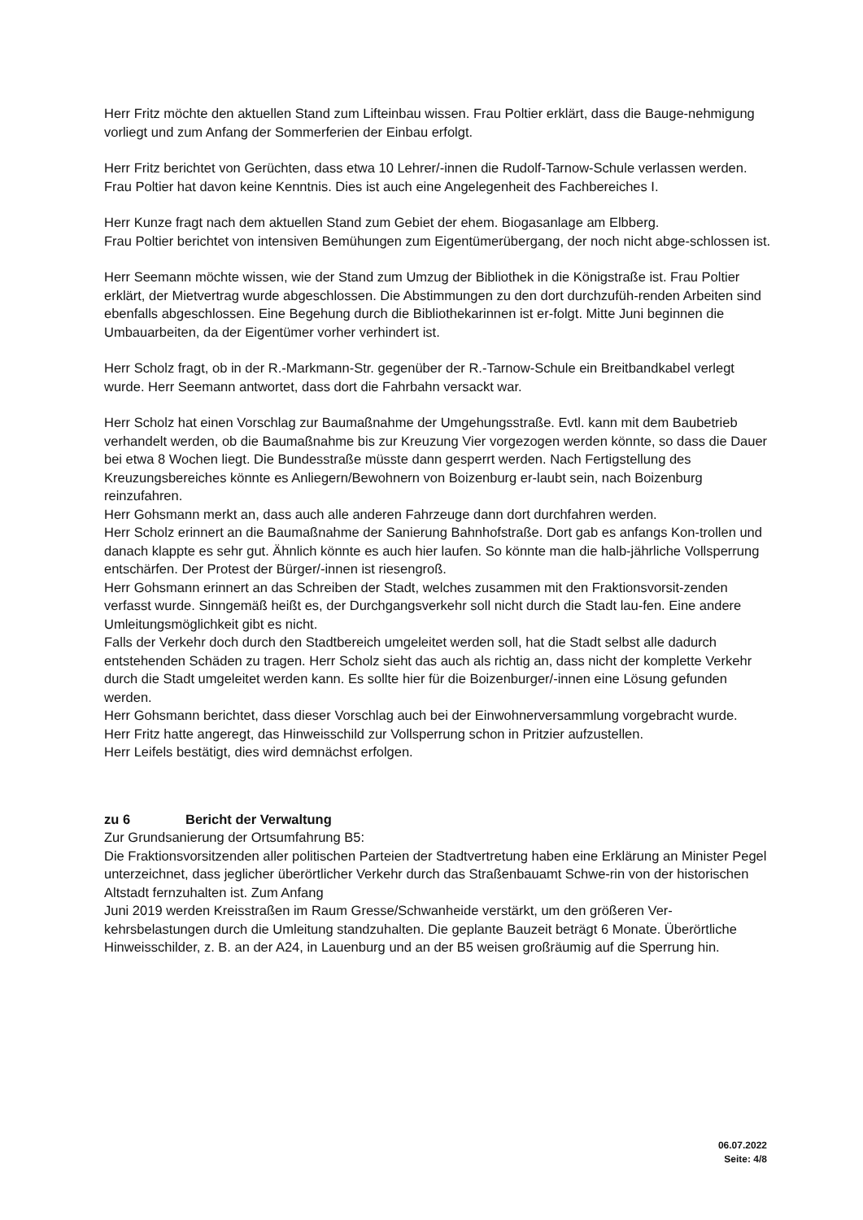Herr Fritz möchte den aktuellen Stand zum Lifteinbau wissen. Frau Poltier erklärt, dass die Bauge-nehmigung vorliegt und zum Anfang der Sommerferien der Einbau erfolgt.
Herr Fritz berichtet von Gerüchten, dass etwa 10 Lehrer/-innen die Rudolf-Tarnow-Schule verlassen werden. Frau Poltier hat davon keine Kenntnis. Dies ist auch eine Angelegenheit des Fachbereiches I.
Herr Kunze fragt nach dem aktuellen Stand zum Gebiet der ehem. Biogasanlage am Elbberg.
Frau Poltier berichtet von intensiven Bemühungen zum Eigentümerübergang, der noch nicht abge-schlossen ist.
Herr Seemann möchte wissen, wie der Stand zum Umzug der Bibliothek in die Königstraße ist. Frau Poltier erklärt, der Mietvertrag wurde abgeschlossen. Die Abstimmungen zu den dort durchzufüh-renden Arbeiten sind ebenfalls abgeschlossen. Eine Begehung durch die Bibliothekarinnen ist er-folgt. Mitte Juni beginnen die Umbauarbeiten, da der Eigentümer vorher verhindert ist.
Herr Scholz fragt, ob in der R.-Markmann-Str. gegenüber der R.-Tarnow-Schule ein Breitbandkabel verlegt wurde. Herr Seemann antwortet, dass dort die Fahrbahn versackt war.
Herr Scholz hat einen Vorschlag zur Baumaßnahme der Umgehungsstraße. Evtl. kann mit dem Baubetrieb verhandelt werden, ob die Baumaßnahme bis zur Kreuzung Vier vorgezogen werden könnte, so dass die Dauer bei etwa 8 Wochen liegt. Die Bundesstraße müsste dann gesperrt werden. Nach Fertigstellung des Kreuzungsbereiches könnte es Anliegern/Bewohnern von Boizenburg er-laubt sein, nach Boizenburg reinzufahren.
Herr Gohsmann merkt an, dass auch alle anderen Fahrzeuge dann dort durchfahren werden.
Herr Scholz erinnert an die Baumaßnahme der Sanierung Bahnhofstraße. Dort gab es anfangs Kon-trollen und danach klappte es sehr gut. Ähnlich könnte es auch hier laufen. So könnte man die halb-jährliche Vollsperrung entschärfen. Der Protest der Bürger/-innen ist riesengroß.
Herr Gohsmann erinnert an das Schreiben der Stadt, welches zusammen mit den Fraktionsvorsit-zenden verfasst wurde. Sinngemäß heißt es, der Durchgangsverkehr soll nicht durch die Stadt lau-fen. Eine andere Umleitungsmöglichkeit gibt es nicht.
Falls der Verkehr doch durch den Stadtbereich umgeleitet werden soll, hat die Stadt selbst alle dadurch entstehenden Schäden zu tragen. Herr Scholz sieht das auch als richtig an, dass nicht der komplette Verkehr durch die Stadt umgeleitet werden kann. Es sollte hier für die Boizenburger/-innen eine Lösung gefunden werden.
Herr Gohsmann berichtet, dass dieser Vorschlag auch bei der Einwohnerversammlung vorgebracht wurde.
Herr Fritz hatte angeregt, das Hinweisschild zur Vollsperrung schon in Pritzier aufzustellen.
Herr Leifels bestätigt, dies wird demnächst erfolgen.
zu 6 Bericht der Verwaltung
Zur Grundsanierung der Ortsumfahrung B5:
Die Fraktionsvorsitzenden aller politischen Parteien der Stadtvertretung haben eine Erklärung an Minister Pegel unterzeichnet, dass jeglicher überörtlicher Verkehr durch das Straßenbauamt Schwe-rin von der historischen Altstadt fernzuhalten ist. Zum Anfang
Juni 2019 werden Kreisstraßen im Raum Gresse/Schwanheide verstärkt, um den größeren Ver-kehrsbelastungen durch die Umleitung standzuhalten. Die geplante Bauzeit beträgt 6 Monate. Überörtliche Hinweisschilder, z. B. an der A24, in Lauenburg und an der B5 weisen großräumig auf die Sperrung hin.
06.07.2022
Seite: 4/8